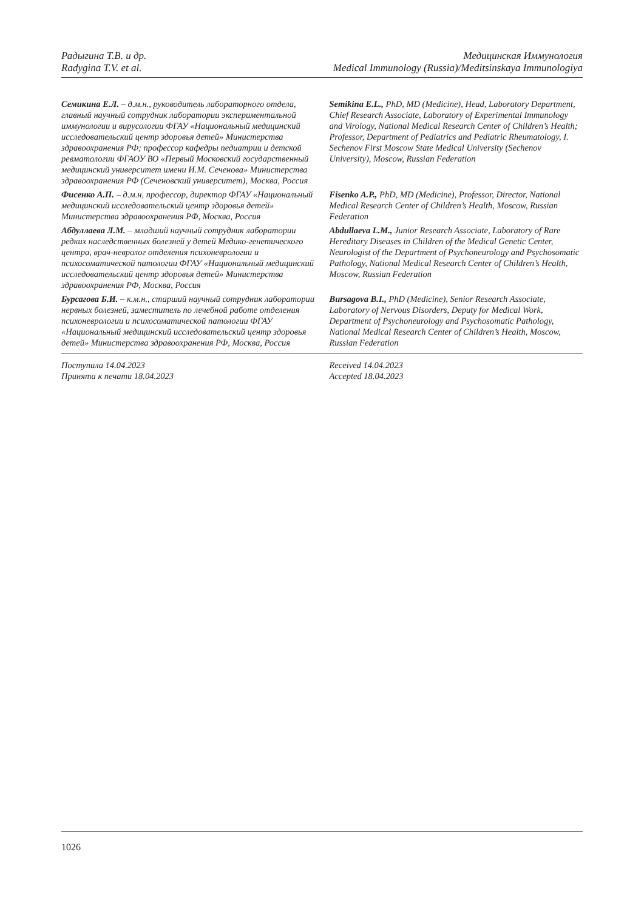Радыгина Т.В. и др.
Radygina T.V. et al.
Медицинская Иммунология
Medical Immunology (Russia)/Meditsinskaya Immunologiya
Семикина Е.Л. – д.м.н., руководитель лабораторного отдела, главный научный сотрудник лаборатории экспериментальной иммунологии и вирусологии ФГАУ «Национальный медицинский исследовательский центр здоровья детей» Министерства здравоохранения РФ; профессор кафедры педиатрии и детской ревматологии ФГАОУ ВО «Первый Московский государственный медицинский университет имени И.М. Сеченова» Министерства здравоохранения РФ (Сеченовский университет), Москва, Россия
Semikina E.L., PhD, MD (Medicine), Head, Laboratory Department, Chief Research Associate, Laboratory of Experimental Immunology and Virology, National Medical Research Center of Children’s Health; Professor, Department of Pediatrics and Pediatric Rheumatology, I. Sechenov First Moscow State Medical University (Sechenov University), Moscow, Russian Federation
Фисенко А.П. – д.м.н, профессор, директор ФГАУ «Национальный медицинский исследовательский центр здоровья детей» Министерства здравоохранения РФ, Москва, Россия
Fisenko A.P., PhD, MD (Medicine), Professor, Director, National Medical Research Center of Children’s Health, Moscow, Russian Federation
Абдуллаева Л.М. – младший научный сотрудник лаборатории редких наследственных болезней у детей Медико-генетического центра, врач-невролог отделения психоневрологии и психосоматической патологии ФГАУ «Национальный медицинский исследовательский центр здоровья детей» Министерства здравоохранения РФ, Москва, Россия
Abdullaeva L.M., Junior Research Associate, Laboratory of Rare Hereditary Diseases in Children of the Medical Genetic Center, Neurologist of the Department of Psychoneurology and Psychosomatic Pathology, National Medical Research Center of Children’s Health, Moscow, Russian Federation
Бурсагова Б.И. – к.м.н., старший научный сотрудник лаборатории нервных болезней, заместитель по лечебной работе отделения психоневрологии и психосоматической патологии ФГАУ «Национальный медицинский исследовательский центр здоровья детей» Министерства здравоохранения РФ, Москва, Россия
Bursagova B.I., PhD (Medicine), Senior Research Associate, Laboratory of Nervous Disorders, Deputy for Medical Work, Department of Psychoneurology and Psychosomatic Pathology, National Medical Research Center of Children’s Health, Moscow, Russian Federation
Поступила 14.04.2023
Принята к печати 18.04.2023
Received 14.04.2023
Accepted 18.04.2023
1026